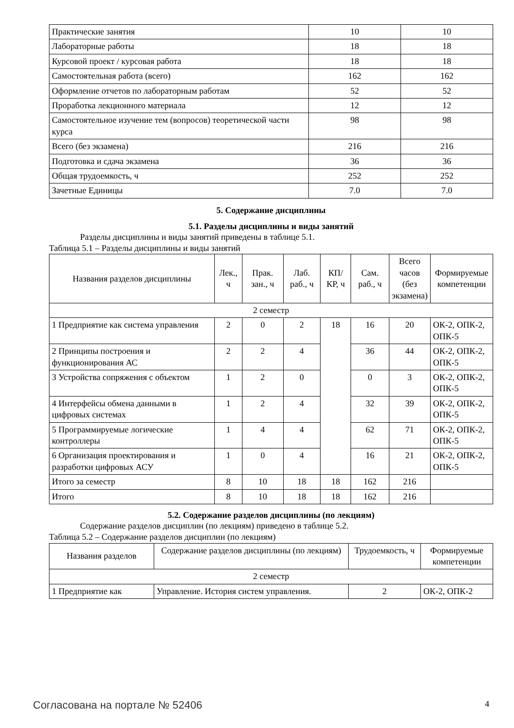| Практические занятия | 10 | 10 |
| Лабораторные работы | 18 | 18 |
| Курсовой проект / курсовая работа | 18 | 18 |
| Самостоятельная работа (всего) | 162 | 162 |
| Оформление отчетов по лабораторным работам | 52 | 52 |
| Проработка лекционного материала | 12 | 12 |
| Самостоятельное изучение тем (вопросов) теоретической части курса | 98 | 98 |
| Всего (без экзамена) | 216 | 216 |
| Подготовка и сдача экзамена | 36 | 36 |
| Общая трудоемкость, ч | 252 | 252 |
| Зачетные Единицы | 7.0 | 7.0 |
5. Содержание дисциплины
5.1. Разделы дисциплины и виды занятий
Разделы дисциплины и виды занятий приведены в таблице 5.1.
Таблица 5.1 – Разделы дисциплины и виды занятий
| Названия разделов дисциплины | Лек., ч | Прак. зан., ч | Лаб. раб., ч | КП/КР, ч | Сам. раб., ч | Всего часов (без экзамена) | Формируемые компетенции |
| --- | --- | --- | --- | --- | --- | --- | --- |
| 2 семестр | | | | | | | |
| 1 Предприятие как система управления | 2 | 0 | 2 | 18 | 16 | 20 | ОК-2, ОПК-2, ОПК-5 |
| 2 Принципы построения и функционирования АС | 2 | 2 | 4 | | 36 | 44 | ОК-2, ОПК-2, ОПК-5 |
| 3 Устройства сопряжения с объектом | 1 | 2 | 0 | | 0 | 3 | ОК-2, ОПК-2, ОПК-5 |
| 4 Интерфейсы обмена данными в цифровых системах | 1 | 2 | 4 | | 32 | 39 | ОК-2, ОПК-2, ОПК-5 |
| 5 Программируемые логические контроллеры | 1 | 4 | 4 | | 62 | 71 | ОК-2, ОПК-2, ОПК-5 |
| 6 Организация проектирования и разработки цифровых АСУ | 1 | 0 | 4 | | 16 | 21 | ОК-2, ОПК-2, ОПК-5 |
| Итого за семестр | 8 | 10 | 18 | 18 | 162 | 216 | |
| Итого | 8 | 10 | 18 | 18 | 162 | 216 | |
5.2. Содержание разделов дисциплины (по лекциям)
Содержание разделов дисциплин (по лекциям) приведено в таблице 5.2.
Таблица 5.2 – Содержание разделов дисциплин (по лекциям)
| Названия разделов | Содержание разделов дисциплины (по лекциям) | Трудоемкость, ч | Формируемые компетенции |
| --- | --- | --- | --- |
| 2 семестр | | | |
| 1 Предприятие как | Управление. История систем управления. | 2 | ОК-2, ОПК-2 |
Согласована на портале № 52406 4